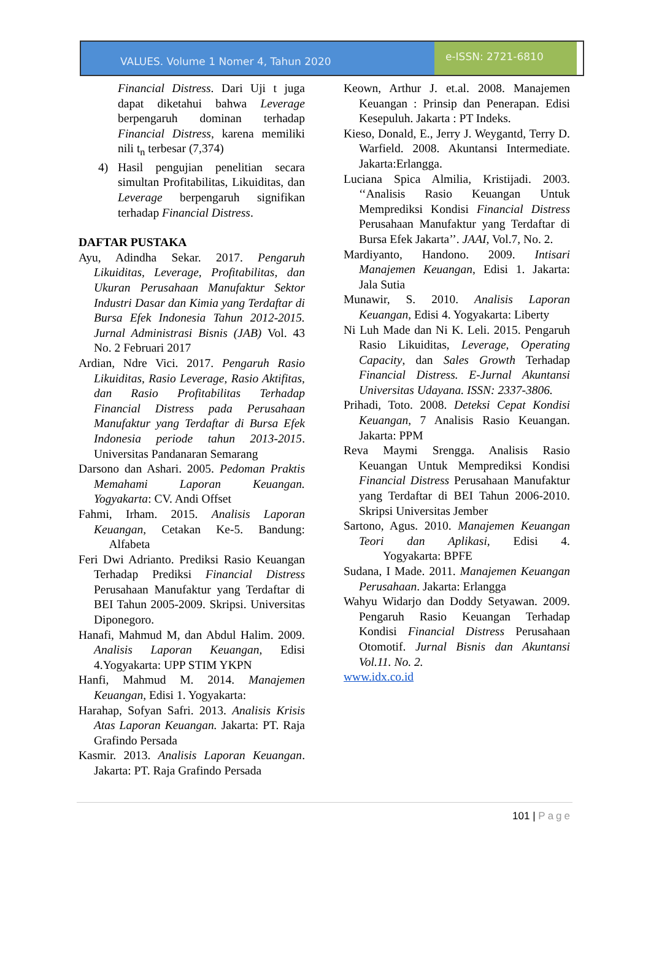VALUES. Volume 1 Nomer 4, Tahun 2020
e-ISSN: 2721-6810
Financial Distress. Dari Uji t juga dapat diketahui bahwa Leverage berpengaruh dominan terhadap Financial Distress, karena memiliki nili t<sub>n</sub> terbesar (7,374)
4) Hasil pengujian penelitian secara simultan Profitabilitas, Likuiditas, dan Leverage berpengaruh signifikan terhadap Financial Distress.
DAFTAR PUSTAKA
Ayu, Adindha Sekar. 2017. Pengaruh Likuiditas, Leverage, Profitabilitas, dan Ukuran Perusahaan Manufaktur Sektor Industri Dasar dan Kimia yang Terdaftar di Bursa Efek Indonesia Tahun 2012-2015. Jurnal Administrasi Bisnis (JAB) Vol. 43 No. 2 Februari 2017
Ardian, Ndre Vici. 2017. Pengaruh Rasio Likuiditas, Rasio Leverage, Rasio Aktifitas, dan Rasio Profitabilitas Terhadap Financial Distress pada Perusahaan Manufaktur yang Terdaftar di Bursa Efek Indonesia periode tahun 2013-2015. Universitas Pandanaran Semarang
Darsono dan Ashari. 2005. Pedoman Praktis Memahami Laporan Keuangan. Yogyakarta: CV. Andi Offset
Fahmi, Irham. 2015. Analisis Laporan Keuangan, Cetakan Ke-5. Bandung: Alfabeta
Feri Dwi Adrianto. Prediksi Rasio Keuangan Terhadap Prediksi Financial Distress Perusahaan Manufaktur yang Terdaftar di BEI Tahun 2005-2009. Skripsi. Universitas Diponegoro.
Hanafi, Mahmud M, dan Abdul Halim. 2009. Analisis Laporan Keuangan, Edisi 4.Yogyakarta: UPP STIM YKPN
Hanfi, Mahmud M. 2014. Manajemen Keuangan, Edisi 1. Yogyakarta:
Harahap, Sofyan Safri. 2013. Analisis Krisis Atas Laporan Keuangan. Jakarta: PT. Raja Grafindo Persada
Kasmir. 2013. Analisis Laporan Keuangan. Jakarta: PT. Raja Grafindo Persada
Keown, Arthur J. et.al. 2008. Manajemen Keuangan : Prinsip dan Penerapan. Edisi Kesepuluh. Jakarta : PT Indeks.
Kieso, Donald, E., Jerry J. Weygantd, Terry D. Warfield. 2008. Akuntansi Intermediate. Jakarta:Erlangga.
Luciana Spica Almilia, Kristijadi. 2003. ‘‘Analisis Rasio Keuangan Untuk Memprediksi Kondisi Financial Distress Perusahaan Manufaktur yang Terdaftar di Bursa Efek Jakarta’’. JAAI, Vol.7, No. 2.
Mardiyanto, Handono. 2009. Intisari Manajemen Keuangan, Edisi 1. Jakarta: Jala Sutia
Munawir, S. 2010. Analisis Laporan Keuangan, Edisi 4. Yogyakarta: Liberty
Ni Luh Made dan Ni K. Leli. 2015. Pengaruh Rasio Likuiditas, Leverage, Operating Capacity, dan Sales Growth Terhadap Financial Distress. E-Jurnal Akuntansi Universitas Udayana. ISSN: 2337-3806.
Prihadi, Toto. 2008. Deteksi Cepat Kondisi Keuangan, 7 Analisis Rasio Keuangan. Jakarta: PPM
Reva Maymi Srengga. Analisis Rasio Keuangan Untuk Memprediksi Kondisi Financial Distress Perusahaan Manufaktur yang Terdaftar di BEI Tahun 2006-2010. Skripsi Universitas Jember
Sartono, Agus. 2010. Manajemen Keuangan Teori dan Aplikasi, Edisi 4. Yogyakarta: BPFE
Sudana, I Made. 2011. Manajemen Keuangan Perusahaan. Jakarta: Erlangga
Wahyu Widarjo dan Doddy Setyawan. 2009. Pengaruh Rasio Keuangan Terhadap Kondisi Financial Distress Perusahaan Otomotif. Jurnal Bisnis dan Akuntansi Vol.11. No. 2.
www.idx.co.id
101 | Page